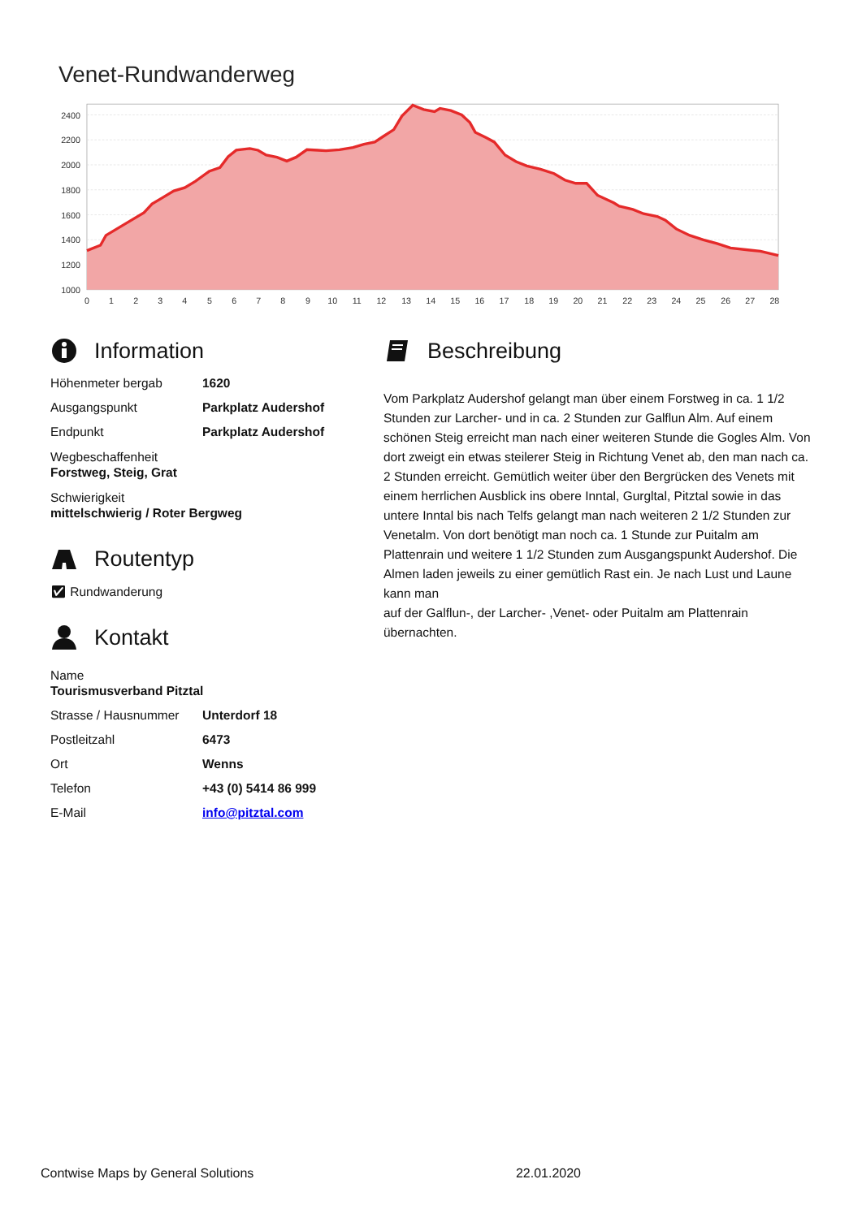Venet-Rundwanderweg
2400
2200
2000
1800
1600
1400
1200
1000
0
1
2
3
4
5
6
7
8
9
10
11
12
13
14
15
16
17
18
19
20
21
22
23
24
25
26
27
28
Information
| Höhenmeter bergab | 1620 |
| Ausgangspunkt | Parkplatz Audershof |
| Endpunkt | Parkplatz Audershof |
Wegbeschaffenheit
Forstweg, Steig, Grat
Schwierigkeit
mittelschwierig / Roter Bergweg
Routentyp
✅︎ Rundwanderung
Kontakt
Name
Tourismusverband Pitztal
| Strasse / Hausnummer | Unterdorf 18 |
| Postleitzahl | 6473 |
| Ort | Wenns |
| Telefon | +43 (0) 5414 86 999 |
| E-Mail | info@pitztal.com |
Beschreibung
Vom Parkplatz Audershof gelangt man über einem Forstweg in ca. 1 1/2 Stunden zur Larcher- und in ca. 2 Stunden zur Galflun Alm. Auf einem schönen Steig erreicht man nach einer weiteren Stunde die Gogles Alm. Von dort zweigt ein etwas steilerer Steig in Richtung Venet ab, den man nach ca. 2 Stunden erreicht. Gemütlich weiter über den Bergrücken des Venets mit einem herrlichen Ausblick ins obere Inntal, Gurgltal, Pitztal sowie in das untere Inntal bis nach Telfs gelangt man nach weiteren 2 1/2 Stunden zur Venetalm. Von dort benötigt man noch ca. 1 Stunde zur Puitalm am Plattenrain und weitere 1 1/2 Stunden zum Ausgangspunkt Audershof. Die Almen laden jeweils zu einer gemütlich Rast ein. Je nach Lust und Laune kann man
auf der Galflun-, der Larcher- ,Venet- oder Puitalm am Plattenrain übernachten.
Contwise Maps by General Solutions 22.01.2020